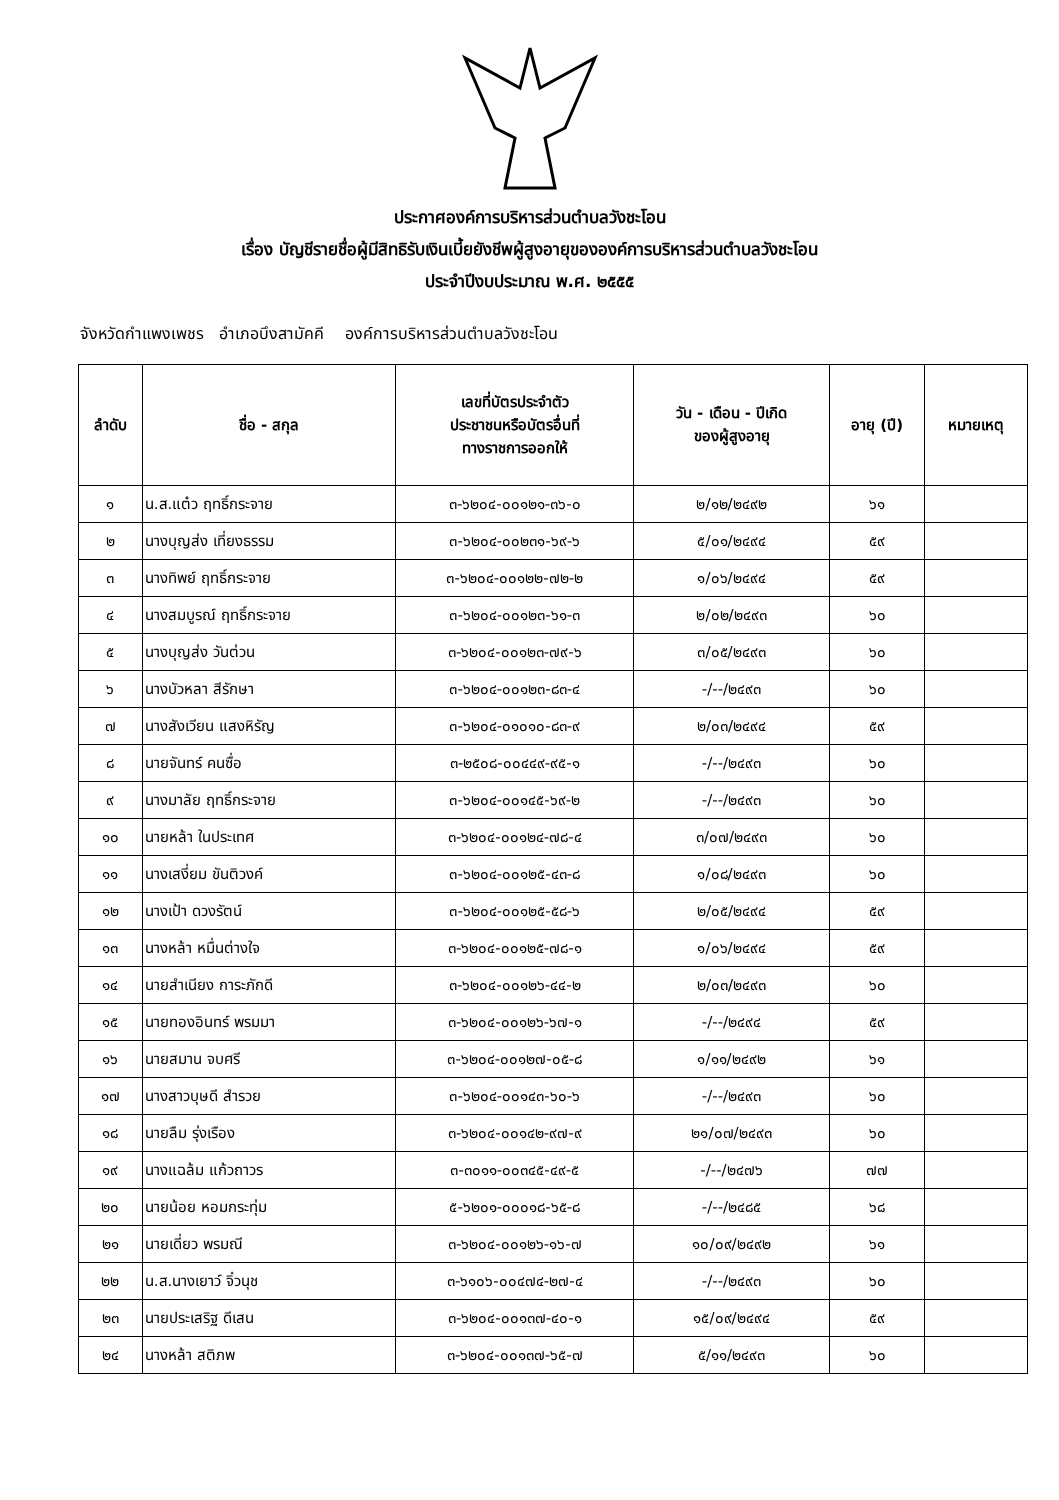ประกาศองค์การบริหารส่วนตำบลวังชะโอน
เรื่อง บัญชีรายชื่อผู้มีสิทธิรับเงินเบี้ยยังชีพผู้สูงอายุขององค์การบริหารส่วนตำบลวังชะโอน
ประจำปีงบประมาณ พ.ศ. ๒๕๕๕
จังหวัดกำแพงเพชร อำเภอบึงสามัคคี องค์การบริหารส่วนตำบลวังชะโอน
| ลำดับ | ชื่อ - สกุล | เลขที่บัตรประจำตัว ประชาชนหรือบัตรอื่นที่ ทางราชการออกให้ | วัน - เดือน - ปีเกิด ของผู้สูงอายุ | อายุ (ปี) | หมายเหตุ |
| --- | --- | --- | --- | --- | --- |
| ๑ | น.ส.แต๋ว ฤทธิ์กระจาย | ๓-๖๒๐๔-๐๐๑๒๑-๓๖-๐ | ๒/๑๒/๒๔๙๒ | ๖๑ | |
| ๒ | นางบุญส่ง เที่ยงธรรม | ๓-๖๒๐๔-๐๐๒๓๑-๖๙-๖ | ๕/๐๑/๒๔๙๔ | ๕๙ | |
| ๓ | นางทิพย์ ฤทธิ์กระจาย | ๓-๖๒๐๔-๐๐๑๒๒-๗๒-๒ | ๑/๐๖/๒๔๙๔ | ๕๙ | |
| ๔ | นางสมบูรณ์ ฤทธิ์กระจาย | ๓-๖๒๐๔-๐๐๑๒๓-๖๑-๓ | ๒/๐๒/๒๔๙๓ | ๖๐ | |
| ๕ | นางบุญส่ง วันต่วน | ๓-๖๒๐๔-๐๐๑๒๓-๗๙-๖ | ๓/๐๕/๒๔๙๓ | ๖๐ | |
| ๖ | นางบัวหลา สีรักษา | ๓-๖๒๐๔-๐๐๑๒๓-๘๓-๔ | -/--/๒๔๙๓ | ๖๐ | |
| ๗ | นางสังเวียน แสงหิรัญ | ๓-๖๒๐๔-๐๑๐๑๐-๘๓-๙ | ๒/๐๓/๒๔๙๔ | ๕๙ | |
| ๘ | นายจันทร์ คนซื่อ | ๓-๒๕๐๘-๐๐๔๔๙-๙๕-๑ | -/--/๒๔๙๓ | ๖๐ | |
| ๙ | นางมาลัย ฤทธิ์กระจาย | ๓-๖๒๐๔-๐๐๑๔๕-๖๙-๒ | -/--/๒๔๙๓ | ๖๐ | |
| ๑๐ | นายหล้า ในประเทศ | ๓-๖๒๐๔-๐๐๑๒๔-๗๘-๔ | ๓/๐๗/๒๔๙๓ | ๖๐ | |
| ๑๑ | นางเสงี่ยม ขันติวงค์ | ๓-๖๒๐๔-๐๐๑๒๕-๔๓-๘ | ๑/๐๘/๒๔๙๓ | ๖๐ | |
| ๑๒ | นางเป้า ดวงรัตน์ | ๓-๖๒๐๔-๐๐๑๒๕-๕๘-๖ | ๒/๐๕/๒๔๙๔ | ๕๙ | |
| ๑๓ | นางหล้า หมื่นต่างใจ | ๓-๖๒๐๔-๐๐๑๒๕-๗๘-๑ | ๑/๐๖/๒๔๙๔ | ๕๙ | |
| ๑๔ | นายสำเนียง การะภักดี | ๓-๖๒๐๔-๐๐๑๒๖-๔๔-๒ | ๒/๐๓/๒๔๙๓ | ๖๐ | |
| ๑๕ | นายทองอินทร์ พรมมา | ๓-๖๒๐๔-๐๐๑๒๖-๖๗-๑ | -/--/๒๔๙๔ | ๕๙ | |
| ๑๖ | นายสมาน จบศรี | ๓-๖๒๐๔-๐๐๑๒๗-๐๕-๘ | ๑/๑๑/๒๔๙๒ | ๖๑ | |
| ๑๗ | นางสาวบุษดี สำรวย | ๓-๖๒๐๔-๐๐๑๔๓-๖๐-๖ | -/--/๒๔๙๓ | ๖๐ | |
| ๑๘ | นายลืม รุ่งเรือง | ๓-๖๒๐๔-๐๐๑๔๒-๙๗-๙ | ๒๑/๐๗/๒๔๙๓ | ๖๐ | |
| ๑๙ | นางแฉล้ม แก้วถาวร | ๓-๓๐๑๑-๐๐๓๔๕-๔๙-๕ | -/--/๒๔๗๖ | ๗๗ | |
| ๒๐ | นายน้อย หอมกระทุ่ม | ๕-๖๒๐๑-๐๐๐๑๘-๖๕-๘ | -/--/๒๔๘๕ | ๖๘ | |
| ๒๑ | นายเดี่ยว พรมณี | ๓-๖๒๐๔-๐๐๑๒๖-๑๖-๗ | ๑๐/๐๙/๒๔๙๒ | ๖๑ | |
| ๒๒ | น.ส.นางเยาว์ จิ๋วนุช | ๓-๖๑๐๖-๐๐๔๗๔-๒๗-๔ | -/--/๒๔๙๓ | ๖๐ | |
| ๒๓ | นายประเสริฐ ดีเสน | ๓-๖๒๐๔-๐๐๑๓๗-๔๐-๑ | ๑๕/๐๙/๒๔๙๔ | ๕๙ | |
| ๒๔ | นางหล้า สติภพ | ๓-๖๒๐๔-๐๐๑๓๗-๖๕-๗ | ๕/๑๑/๒๔๙๓ | ๖๐ | |